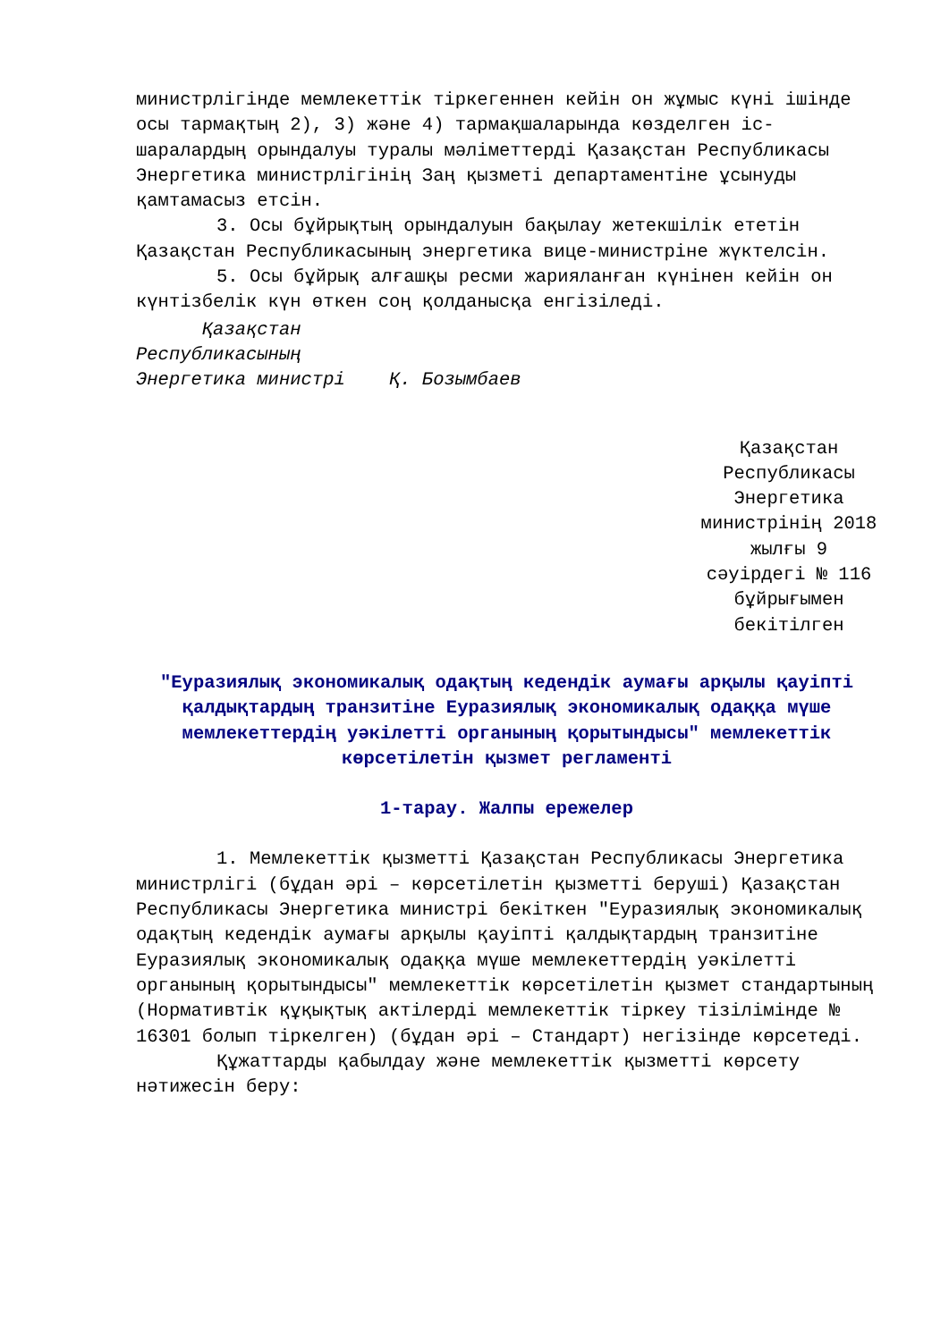министрлігінде мемлекеттік тіркегеннен кейін он жұмыс күні ішінде осы тармақтың 2), 3) және 4) тармақшаларында көзделген іс-шаралардың орындалуы туралы мәліметтерді Қазақстан Республикасы Энергетика министрлігінің Заң қызметі департаментіне ұсынуды қамтамасыз етсін.
3. Осы бұйрықтың орындалуын бақылау жетекшілік ететін Қазақстан Республикасының энергетика вице-министріне жүктелсін.
5. Осы бұйрық алғашқы ресми жарияланған күнінен кейін он күнтізбелік күн өткен соң қолданысқа енгізіледі.
Қазақстан
Республикасының
Энергетика министрі Қ. Бозымбаев
Қазақстан Республикасы Энергетика министрінің 2018 жылғы 9 сәуірдегі № 116 бұйрығымен бекітілген
"Еуразиялық экономикалық одақтың кедендік аумағы арқылы қауіпті қалдықтардың транзитіне Еуразиялық экономикалық одаққа мүше мемлекеттердің уәкілетті органының қорытындысы" мемлекеттік көрсетілетін қызмет регламенті
1-тарау. Жалпы ережелер
1. Мемлекеттік қызметті Қазақстан Республикасы Энергетика министрлігі (бұдан әрі – көрсетілетін қызметті беруші) Қазақстан Республикасы Энергетика министрі бекіткен "Еуразиялық экономикалық одақтың кедендік аумағы арқылы қауіпті қалдықтардың транзитіне Еуразиялық экономикалық одаққа мүше мемлекеттердің уәкілетті органының қорытындысы" мемлекеттік көрсетілетін қызмет стандартының (Нормативтік құқықтық актілерді мемлекеттік тіркеу тізілімінде № 16301 болып тіркелген) (бұдан әрі – Стандарт) негізінде көрсетеді.
Құжаттарды қабылдау және мемлекеттік қызметті көрсету нәтижесін беру: